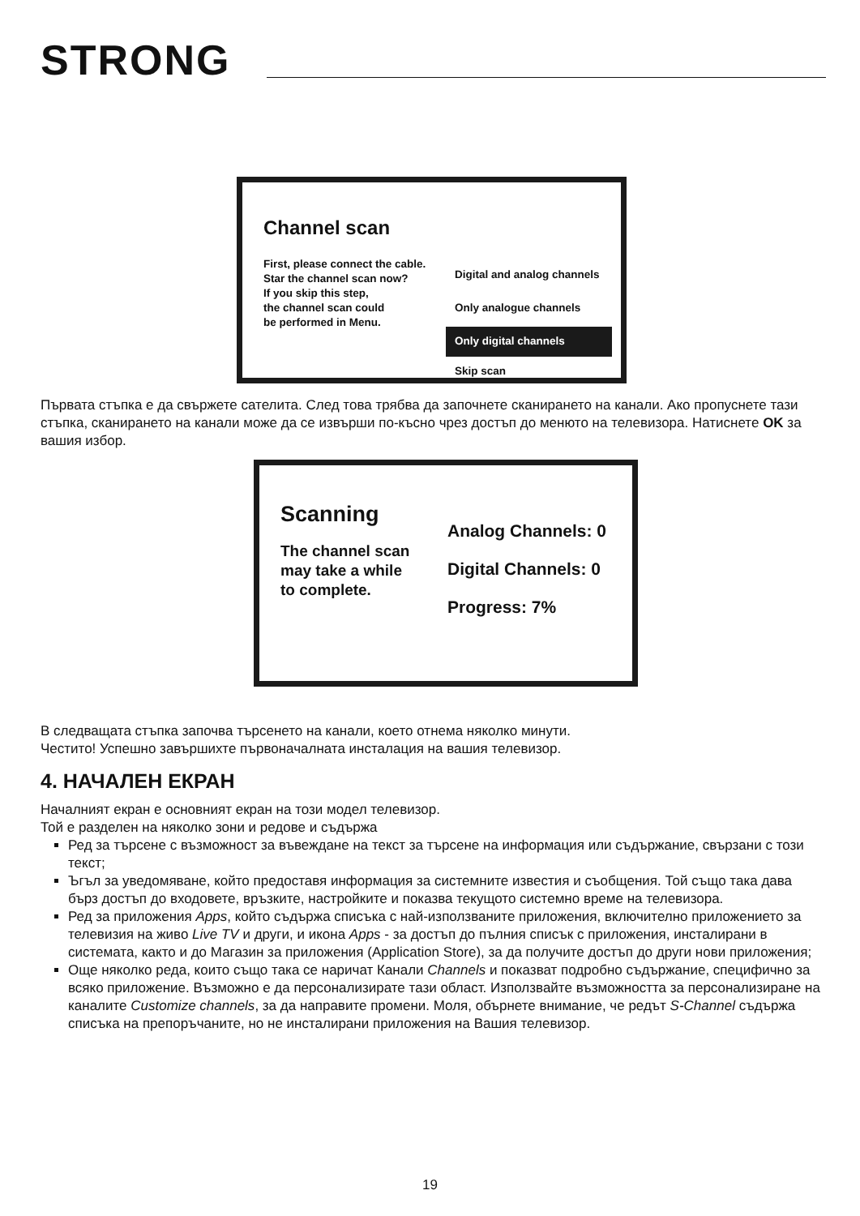STRONG
Channel scan
First, please connect the cable.
Star the channel scan now?
If you skip this step,
the channel scan could
be performed in Menu.
Digital and analog channels
Only analogue channels
Only digital channels
Skip scan
Първата стъпка е да свържете сателита. След това трябва да започнете сканирането на канали. Ако пропуснете тази стъпка, сканирането на канали може да се извърши по-късно чрез достъп до менюто на телевизора. Натиснете OK за вашия избор.
Scanning
The channel scan
may take a while
to complete.
Analog Channels: 0
Digital Channels: 0
Progress: 7%
В следващата стъпка започва търсенето на канали, което отнема няколко минути.
Честито! Успешно завършихте първоначалната инсталация на вашия телевизор.
4. НАЧАЛЕН ЕКРАН
Началният екран е основният екран на този модел телевизор.
Той е разделен на няколко зони и редове и съдържа
Ред за търсене с възможност за въвеждане на текст за търсене на информация или съдържание, свързани с този текст;
Ъгъл за уведомяване, който предоставя информация за системните известия и съобщения. Той също така дава бърз достъп до входовете, връзките, настройките и показва текущото системно време на телевизора.
Ред за приложения Apps, който съдържа списъка с най-използваните приложения, включително приложението за телевизия на живо Live TV и други, и икона Apps - за достъп до пълния списък с приложения, инсталирани в системата, както и до Магазин за приложения (Application Store), за да получите достъп до други нови приложения;
Още няколко реда, които също така се наричат Канали Channels и показват подробно съдържание, специфично за всяко приложение. Възможно е да персонализирате тази област. Използвайте възможността за персонализиране на каналите Customize channels, за да направите промени. Моля, обърнете внимание, че редът S-Channel съдържа списъка на препоръчаните, но не инсталирани приложения на Вашия телевизор.
19